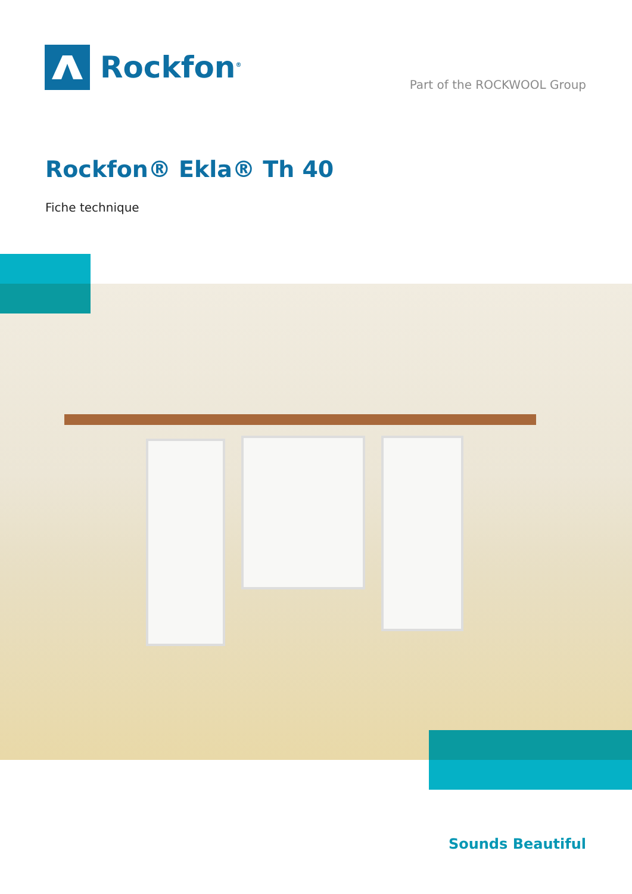Rockfon<sup>®</sup>
Part of the ROCKWOOL Group
Rockfon® Ekla® Th 40
Fiche technique
Sounds Beautiful